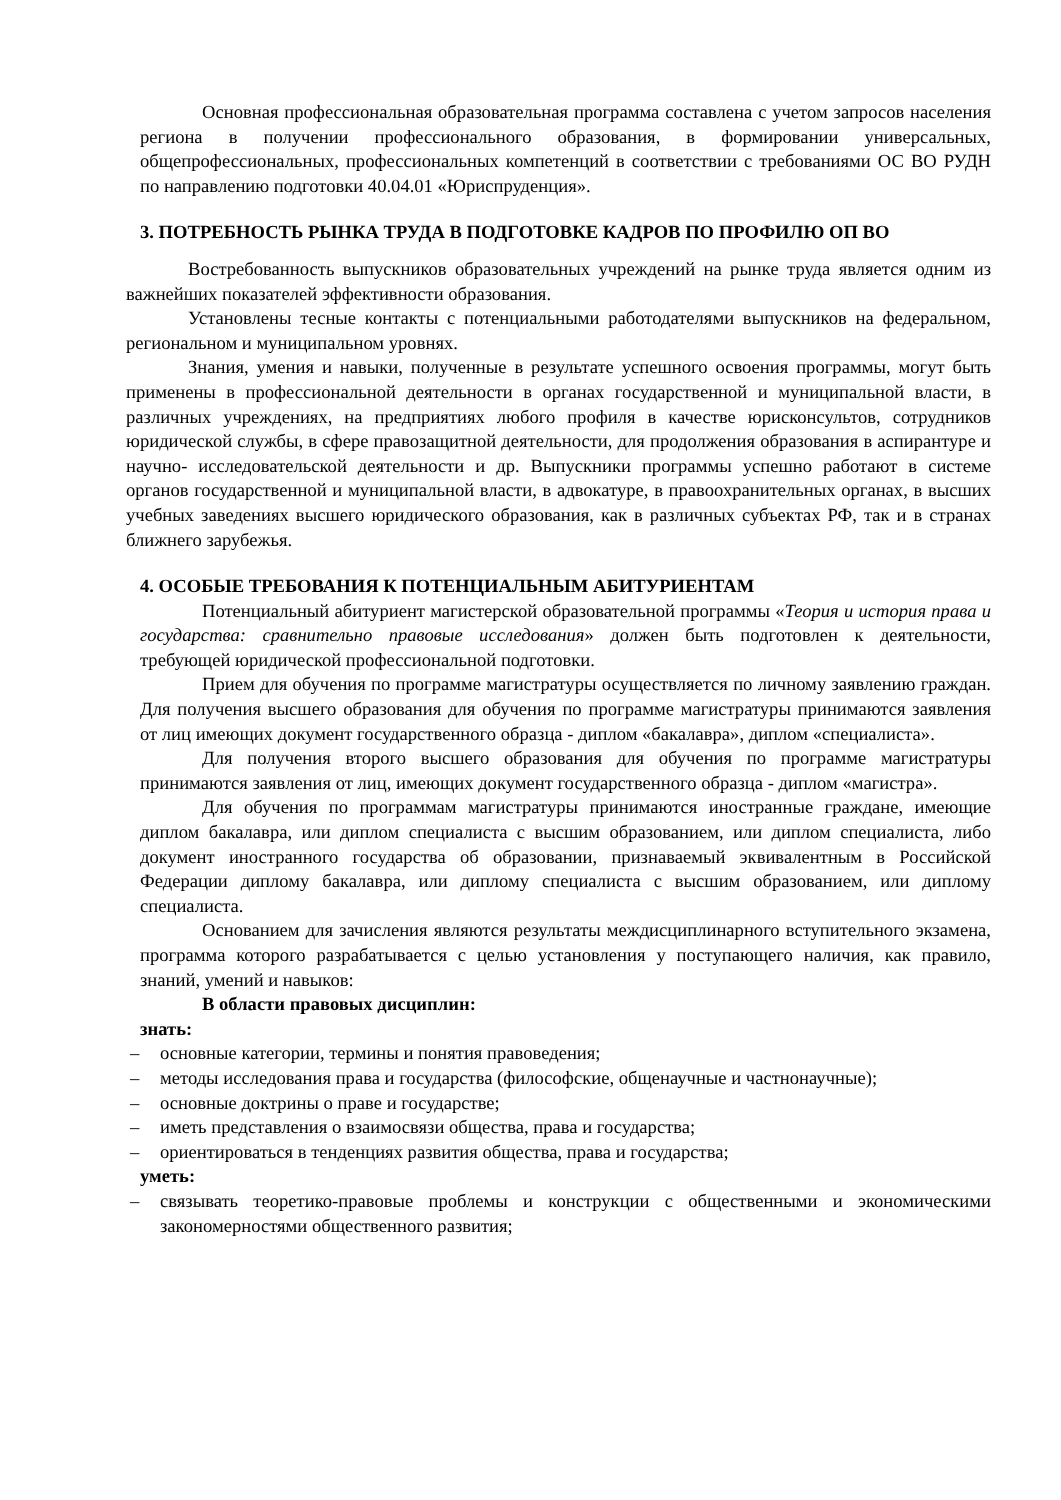Основная профессиональная образовательная программа составлена с учетом запросов населения региона в получении профессионального образования, в формировании универсальных, общепрофессиональных, профессиональных компетенций в соответствии с требованиями ОС ВО РУДН по направлению подготовки 40.04.01 «Юриспруденция».
3. ПОТРЕБНОСТЬ РЫНКА ТРУДА В ПОДГОТОВКЕ КАДРОВ ПО ПРОФИЛЮ ОП ВО
Востребованность выпускников образовательных учреждений на рынке труда является одним из важнейших показателей эффективности образования.
Установлены тесные контакты с потенциальными работодателями выпускников на федеральном, региональном и муниципальном уровнях.
Знания, умения и навыки, полученные в результате успешного освоения программы, могут быть применены в профессиональной деятельности в органах государственной и муниципальной власти, в различных учреждениях, на предприятиях любого профиля в качестве юрисконсультов, сотрудников юридической службы, в сфере правозащитной деятельности, для продолжения образования в аспирантуре и научно- исследовательской деятельности и др. Выпускники программы успешно работают в системе органов государственной и муниципальной власти, в адвокатуре, в правоохранительных органах, в высших учебных заведениях высшего юридического образования, как в различных субъектах РФ, так и в странах ближнего зарубежья.
4. ОСОБЫЕ ТРЕБОВАНИЯ К ПОТЕНЦИАЛЬНЫМ АБИТУРИЕНТАМ
Потенциальный абитуриент магистерской образовательной программы «Теория и история права и государства: сравнительно правовые исследования» должен быть подготовлен к деятельности, требующей юридической профессиональной подготовки.
Прием для обучения по программе магистратуры осуществляется по личному заявлению граждан. Для получения высшего образования для обучения по программе магистратуры принимаются заявления от лиц имеющих документ государственного образца - диплом «бакалавра», диплом «специалиста».
Для получения второго высшего образования для обучения по программе магистратуры принимаются заявления от лиц, имеющих документ государственного образца - диплом «магистра».
Для обучения по программам магистратуры принимаются иностранные граждане, имеющие диплом бакалавра, или диплом специалиста с высшим образованием, или диплом специалиста, либо документ иностранного государства об образовании, признаваемый эквивалентным в Российской Федерации диплому бакалавра, или диплому специалиста с высшим образованием, или диплому специалиста.
Основанием для зачисления являются результаты междисциплинарного вступительного экзамена, программа которого разрабатывается с целью установления у поступающего наличия, как правило, знаний, умений и навыков:
В области правовых дисциплин:
знать:
– основные категории, термины и понятия правоведения;
– методы исследования права и государства (философские, общенаучные и частнонаучные);
– основные доктрины о праве и государстве;
– иметь представления о взаимосвязи общества, права и государства;
– ориентироваться в тенденциях развития общества, права и государства;
уметь:
– связывать теоретико-правовые проблемы и конструкции с общественными и экономическими закономерностями общественного развития;